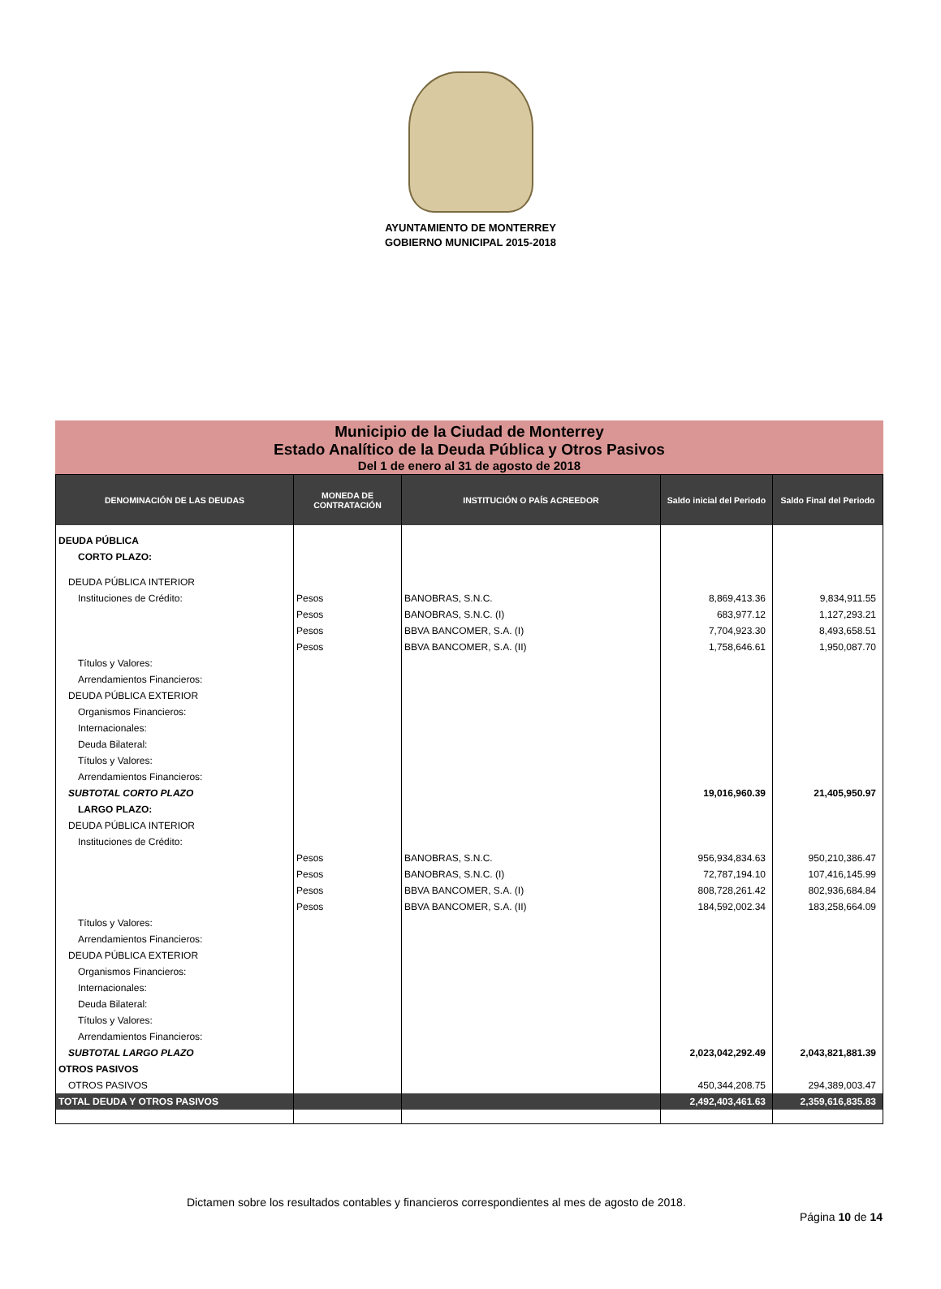AYUNTAMIENTO DE MONTERREY
GOBIERNO MUNICIPAL 2015-2018
Municipio de la Ciudad de Monterrey
Estado Analítico de la Deuda Pública y Otros Pasivos
Del 1 de enero al 31 de agosto de 2018
| DENOMINACIÓN DE LAS DEUDAS | MONEDA DE CONTRATACIÓN | INSTITUCIÓN O PAÍS ACREEDOR | Saldo inicial del Periodo | Saldo Final del Periodo |
| --- | --- | --- | --- | --- |
| DEUDA PÚBLICA | | | | |
| CORTO PLAZO: | | | | |
| DEUDA PÚBLICA INTERIOR | | | | |
| Instituciones de Crédito: | Pesos | BANOBRAS, S.N.C. | 8,869,413.36 | 9,834,911.55 |
| | Pesos | BANOBRAS, S.N.C. (I) | 683,977.12 | 1,127,293.21 |
| | Pesos | BBVA BANCOMER, S.A. (I) | 7,704,923.30 | 8,493,658.51 |
| | Pesos | BBVA BANCOMER, S.A. (II) | 1,758,646.61 | 1,950,087.70 |
| Títulos y Valores: | | | | |
| Arrendamientos Financieros: | | | | |
| DEUDA PÚBLICA EXTERIOR | | | | |
| Organismos Financieros: | | | | |
| Internacionales: | | | | |
| Deuda Bilateral: | | | | |
| Títulos y Valores: | | | | |
| Arrendamientos Financieros: | | | | |
| SUBTOTAL CORTO PLAZO | | | 19,016,960.39 | 21,405,950.97 |
| LARGO PLAZO: | | | | |
| DEUDA PÚBLICA INTERIOR | | | | |
| Instituciones de Crédito: | | | | |
| | Pesos | BANOBRAS, S.N.C. | 956,934,834.63 | 950,210,386.47 |
| | Pesos | BANOBRAS, S.N.C. (I) | 72,787,194.10 | 107,416,145.99 |
| | Pesos | BBVA BANCOMER, S.A. (I) | 808,728,261.42 | 802,936,684.84 |
| | Pesos | BBVA BANCOMER, S.A. (II) | 184,592,002.34 | 183,258,664.09 |
| Títulos y Valores: | | | | |
| Arrendamientos Financieros: | | | | |
| DEUDA PÚBLICA EXTERIOR | | | | |
| Organismos Financieros: | | | | |
| Internacionales: | | | | |
| Deuda Bilateral: | | | | |
| Títulos y Valores: | | | | |
| Arrendamientos Financieros: | | | | |
| SUBTOTAL LARGO PLAZO | | | 2,023,042,292.49 | 2,043,821,881.39 |
| OTROS PASIVOS | | | | |
| OTROS PASIVOS | | | 450,344,208.75 | 294,389,003.47 |
| TOTAL DEUDA Y OTROS PASIVOS | | | 2,492,403,461.63 | 2,359,616,835.83 |
Dictamen sobre los resultados contables y financieros correspondientes al mes de agosto de 2018.
Página 10 de 14